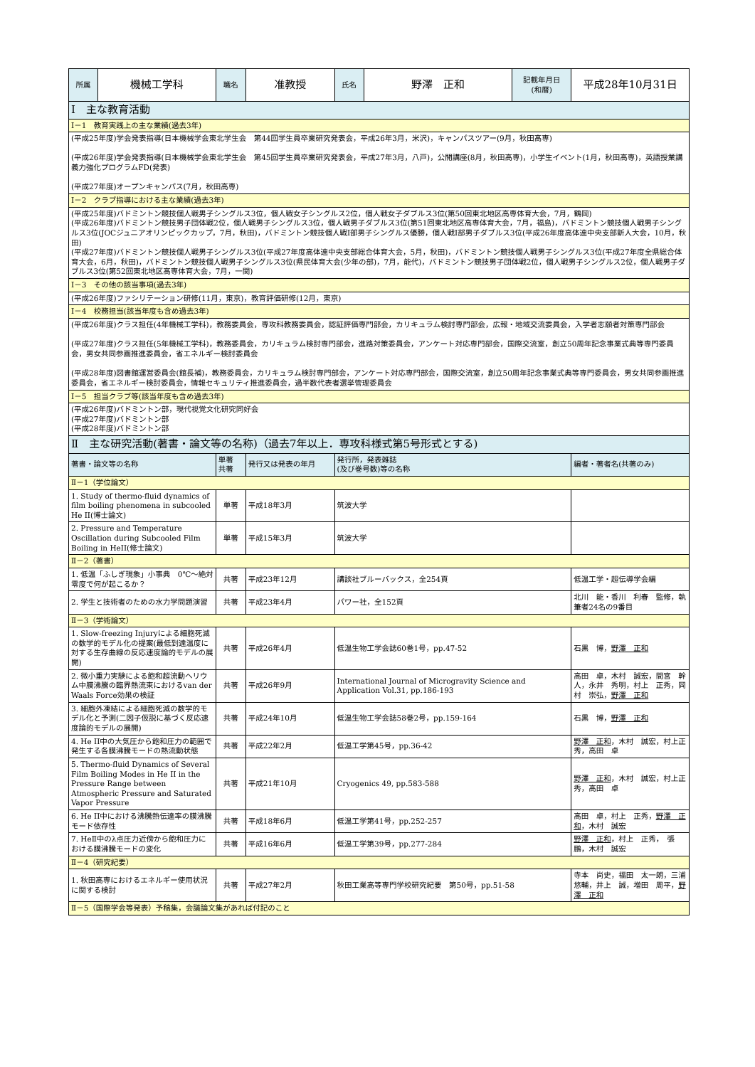| 所属 | 機械工学科 | 職名 | 准教授 | 氏名 | 野澤 正和 | 記載年月日 (和暦) | 平成28年10月31日 |
| Ⅰ 主な教育活動 | | | | | | | |
| Ⅰ－1 教育実践上の主な業績(過去3年) | | | | | | | |
| (平成25年度)学会発表指導(日本機械学会東北学生会 第44回学生員卒業研究発表会，平成26年3月，米沢)，キャンパスツアー(9月，秋田高専) (平成26年度)学会発表指導(日本機械学会東北学生会 第45回学生員卒業研究発表会，平成27年3月，八戸)，公開講座(8月，秋田高専)，小学生イベント(1月，秋田高専)，英語授業講義力強化プログラムFD(発表) (平成27年度)オープンキャンパス(7月，秋田高専) | | | | | | | |
| Ⅰ－2 クラブ指導における主な業績(過去3年) | | | | | | | |
| (平成25年度)バドミントン競技個人戦男子シングルス3位，個人戦女子シングルス2位，個人戦女子ダブルス3位(第50回東北地区高専体育大会，7月，鶴岡) (平成26年度)バドミントン競技男子団体戦2位，個人戦男子シングルス3位，個人戦男子ダブルス3位(第51回東北地区高専体育大会，7月，福島)，バドミントン競技個人戦男子シングルス3位(JOCジュニアオリンピックカップ，7月，秋田)，バドミントン競技個人戦Ⅰ部男子シングルス優勝，個人戦Ⅰ部男子ダブルス3位(平成26年度高体連中央支部新人大会，10月，秋田) (平成27年度)バドミントン競技個人戦男子シングルス3位(平成27年度高体連中央支部総合体育大会，5月，秋田)，バドミントン競技個人戦男子シングルス3位(平成27年度全県総合体育大会，6月，秋田)，バドミントン競技個人戦男子シングルス3位(県民体育大会(少年の部)，7月，能代)，バドミントン競技男子団体戦2位，個人戦男子シングルス2位，個人戦男子ダブルス3位(第52回東北地区高専体育大会，7月，一関) | | | | | | | |
| Ⅰ－3 その他の該当事項(過去3年) | | | | | | | |
| (平成26年度)ファシリテーション研修(11月，東京)，教育評価研修(12月，東京) | | | | | | | |
| Ⅰ－4 校務担当(該当年度も含め過去3年) | | | | | | | |
| (平成26年度)クラス担任(4年機械工学科)，教務委員会，専攻科教務委員会，認証評価専門部会，カリキュラム検討専門部会，広報・地域交流委員会，入学者志願者対策専門部会 (平成27年度)クラス担任(5年機械工学科)，教務委員会，カリキュラム検討専門部会，進路対策委員会，アンケート対応専門部会，国際交流室，創立50周年記念事業式典等専門委員会，男女共同参画推進委員会，省エネルギー検討委員会 (平成28年度)図書館運営委員会(館長補)，教務委員会，カリキュラム検討専門部会，アンケート対応専門部会，国際交流室，創立50周年記念事業式典等専門委員会，男女共同参画推進委員会，省エネルギー検討委員会，情報セキュリティ推進委員会，過半数代表者選挙管理委員会 | | | | | | | |
| Ⅰ－5 担当クラブ等(該当年度も含め過去3年) | | | | | | | |
| (平成26年度)バドミントン部，現代視覚文化研究同好会 (平成27年度)バドミントン部 (平成28年度)バドミントン部 | | | | | | | |
| Ⅱ 主な研究活動(著書・論文等の名称)（過去7年以上．専攻科様式第5号形式とする) | | | | | | | |
| 著書・論文等の名称 | | 単著 共著 | 発行又は発表の年月 | 発行所，発表雑誌 (及び巻号数)等の名称 | | | 編者・著者名(共著のみ) |
| Ⅱ－1（学位論文） | | | | | | | |
| 1. Study of thermo-fluid dynamics of film boiling phenomena in subcooled He II(博士論文) | | 単著 | 平成18年3月 | 筑波大学 | | | |
| 2. Pressure and Temperature Oscillation during Subcooled Film Boiling in HeII(修士論文) | | 単著 | 平成15年3月 | 筑波大学 | | | |
| Ⅱ－2（著書） | | | | | | | |
| 1. 低温「ふしぎ現象」小事典 0℃～絶対零度で何が起こるか？ | | 共著 | 平成23年12月 | 講談社ブルーバックス，全254頁 | | | 低温工学・超伝導学会編 |
| 2. 学生と技術者のための水力学問題演習 | | 共著 | 平成23年4月 | パワー社，全152頁 | | | 北川 能・香川 利春 監修，執筆者24名の9番目 |
| Ⅱ－3（学術論文） | | | | | | | |
| 1. Slow-freezing Injuryによる細胞死滅の数学的モデル化の提案(最低到達温度に対する生存曲線の反応速度論的モデルの展開) | | 共著 | 平成26年4月 | 低温生物工学会誌60巻1号，pp.47-52 | | | 石黒 博， 野澤 正和 |
| 2. 微小重力実験による飽和超流動ヘリウム中膜沸騰の臨界熱流束におけるvan der Waals Force効果の検証 | | 共著 | 平成26年9月 | International Journal of Microgravity Science and Application Vol.31, pp.186-193 | | | 高田 卓，木村 誠宏，間宮 幹人，永井 秀明，村上 正秀，岡村 崇弘， 野澤 正和 |
| 3. 細胞外凍結による細胞死滅の数学的モデル化と予測(二因子仮説に基づく反応速度論的モデルの展開) | | 共著 | 平成24年10月 | 低温生物工学会誌58巻2号，pp.159-164 | | | 石黒 博， 野澤 正和 |
| 4. He II中の大気圧から飽和圧力の範囲で発生する各膜沸騰モードの熱流動状態 | | 共著 | 平成22年2月 | 低温工学第45号，pp.36-42 | | | 野澤 正和 ，木村 誠宏，村上正秀，高田 卓 |
| 5. Thermo-fluid Dynamics of Several Film Boiling Modes in He II in the Pressure Range between Atmospheric Pressure and Saturated Vapor Pressure | | 共著 | 平成21年10月 | Cryogenics 49, pp.583-588 | | | 野澤 正和 ，木村 誠宏，村上正秀，高田 卓 |
| 6. He II中における沸騰熱伝達率の膜沸騰モード依存性 | | 共著 | 平成18年6月 | 低温工学第41号，pp.252-257 | | | 高田 卓，村上 正秀， 野澤 正和 ，木村 誠宏 |
| 7. HeⅡ中のλ点圧力近傍から飽和圧力における膜沸騰モードの変化 | | 共著 | 平成16年6月 | 低温工学第39号，pp.277-284 | | | 野澤 正和 ，村上 正秀， 張 鵬，木村 誠宏 |
| Ⅱ－4（研究紀要） | | | | | | | |
| 1. 秋田高専におけるエネルギー使用状況に関する検討 | | 共著 | 平成27年2月 | 秋田工業高等専門学校研究紀要 第50号，pp.51-58 | | | 寺本 尚史，福田 太一朗，三浦 悠輔，井上 誠，増田 周平， 野澤 正和 |
| Ⅱ－5（国際学会等発表）予稿集，会議論文集があれば付記のこと | | | | | | | |